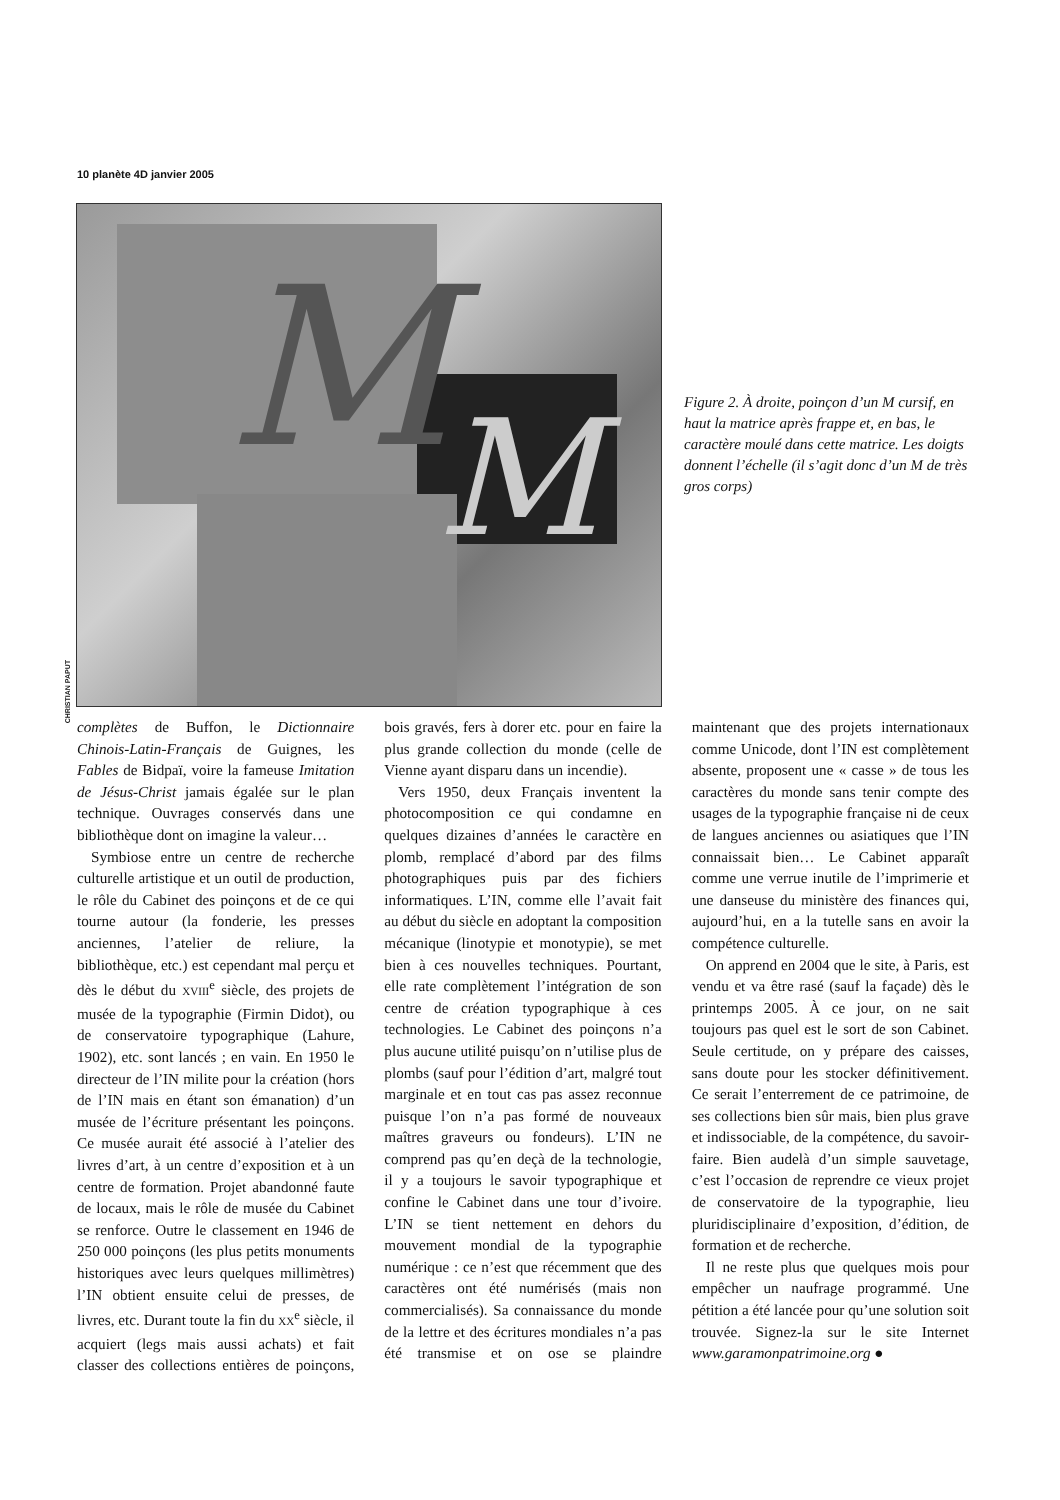10 planète 4D janvier 2005
M
M
CHRISTIAN PAPUT
Figure 2. À droite, poinçon d’un M cursif, en haut la matrice après frappe et, en bas, le caractère moulé dans cette matrice. Les doigts donnent l’échelle (il s’agit donc d’un M de très gros corps)
complètes de Buffon, le Dictionnaire Chinois-Latin-Français de Guignes, les Fables de Bidpaï, voire la fameuse Imitation de Jésus-Christ jamais égalée sur le plan technique. Ouvrages conservés dans une bibliothèque dont on imagine la valeur…
Symbiose entre un centre de recherche culturelle artistique et un outil de production, le rôle du Cabinet des poinçons et de ce qui tourne autour (la fonderie, les presses anciennes, l’atelier de reliure, la bibliothèque, etc.) est cependant mal perçu et dès le début du XVIII<sup>e</sup> siècle, des projets de musée de la typographie (Firmin Didot), ou de conservatoire typographique (Lahure, 1902), etc. sont lancés ; en vain. En 1950 le directeur de l’IN milite pour la création (hors de l’IN mais en étant son émanation) d’un musée de l’écriture présentant les poinçons. Ce musée aurait été associé à l’atelier des livres d’art, à un centre d’exposition et à un centre de formation. Projet abandonné faute de locaux, mais le rôle de musée du Cabinet se renforce. Outre le classement en 1946 de 250 000 poinçons (les plus petits monuments historiques avec leurs quelques millimètres) l’IN obtient ensuite celui de presses, de livres, etc. Durant toute la fin du XX<sup>e</sup> siècle, il acquiert (legs mais aussi achats) et fait classer des collections entières de poinçons, bois gravés, fers à dorer etc. pour en faire la plus grande collection du monde (celle de Vienne ayant disparu dans un incendie).
Vers 1950, deux Français inventent la photocomposition ce qui condamne en quelques dizaines d’années le caractère en plomb, remplacé d’abord par des films photographiques puis par des fichiers informatiques. L’IN, comme elle l’avait fait au début du siècle en adoptant la composition mécanique (linotypie et monotypie), se met bien à ces nouvelles techniques. Pourtant, elle rate complètement l’intégration de son centre de création typographique à ces technologies. Le Cabinet des poinçons n’a plus aucune utilité puisqu’on n’utilise plus de plombs (sauf pour l’édition d’art, malgré tout marginale et en tout cas pas assez reconnue puisque l’on n’a pas formé de nouveaux maîtres graveurs ou fondeurs). L’IN ne comprend pas qu’en deçà de la technologie, il y a toujours le savoir typographique et confine le Cabinet dans une tour d’ivoire. L’IN se tient nettement en dehors du mouvement mondial de la typographie numérique : ce n’est que récemment que des caractères ont été numérisés (mais non commercialisés). Sa connaissance du monde de la lettre et des écritures mondiales n’a pas été transmise et on ose se plaindre maintenant que des projets internationaux comme Unicode, dont l’IN est complètement absente, proposent une « casse » de tous les caractères du monde sans tenir compte des usages de la typographie française ni de ceux de langues anciennes ou asiatiques que l’IN connaissait bien… Le Cabinet apparaît comme une verrue inutile de l’imprimerie et une danseuse du ministère des finances qui, aujourd’hui, en a la tutelle sans en avoir la compétence culturelle.
On apprend en 2004 que le site, à Paris, est vendu et va être rasé (sauf la façade) dès le printemps 2005. À ce jour, on ne sait toujours pas quel est le sort de son Cabinet. Seule certitude, on y prépare des caisses, sans doute pour les stocker définitivement. Ce serait l’enterrement de ce patrimoine, de ses collections bien sûr mais, bien plus grave et indissociable, de la compétence, du savoir-faire. Bien audelà d’un simple sauvetage, c’est l’occasion de reprendre ce vieux projet de conservatoire de la typographie, lieu pluridisciplinaire d’exposition, d’édition, de formation et de recherche.
Il ne reste plus que quelques mois pour empêcher un naufrage programmé. Une pétition a été lancée pour qu’une solution soit trouvée. Signez-la sur le site Internet www.garamonpatrimoine.org ●